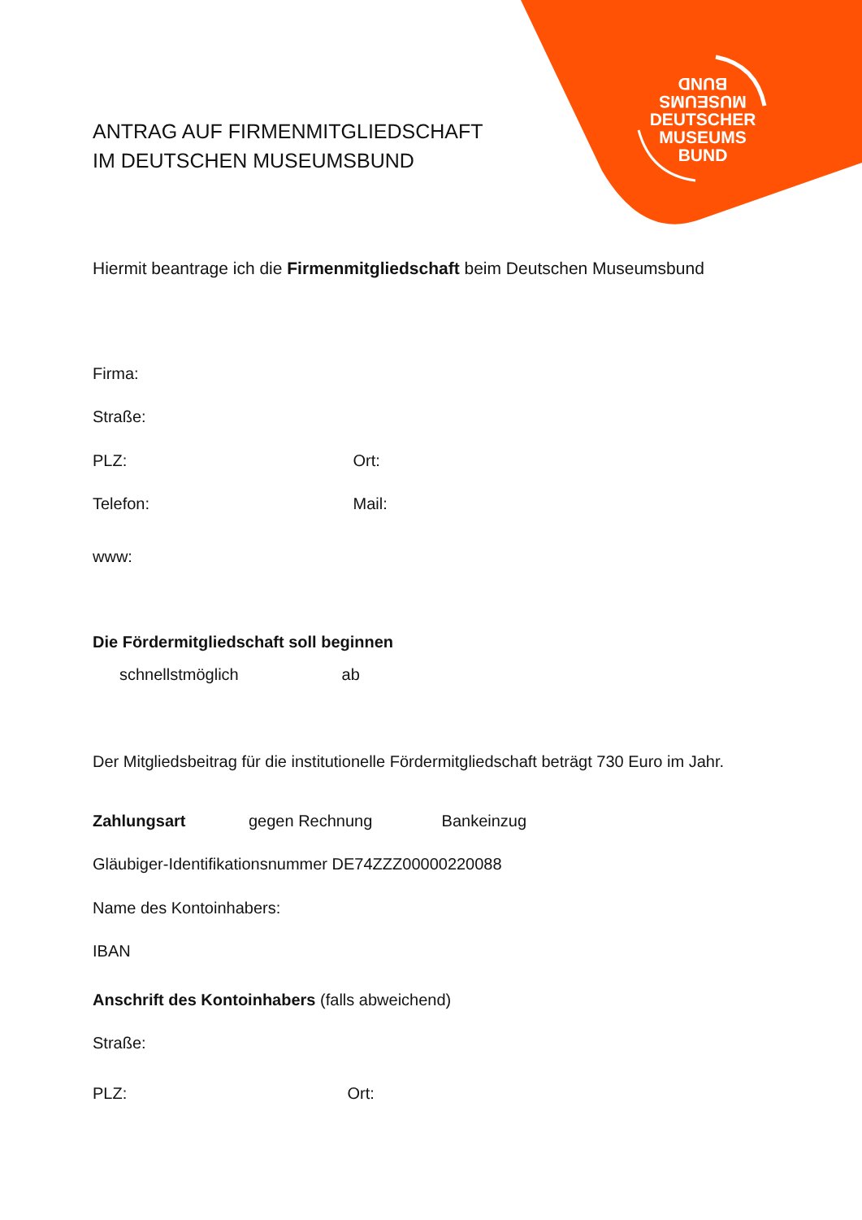BUND
MUSEUMS
DEUTSCHER
MUSEUMS
BUND
ANTRAG AUF FIRMENMITGLIEDSCHAFT
IM DEUTSCHEN MUSEUMSBUND
Hiermit beantrage ich die Firmenmitgliedschaft beim Deutschen Museumsbund
Firma:
Straße:
PLZ: Ort:
Telefon: Mail:
www:
Die Fördermitgliedschaft soll beginnen
schnellstmöglich ab
Der Mitgliedsbeitrag für die institutionelle Fördermitgliedschaft beträgt 730 Euro im Jahr.
Zahlungsart gegen Rechnung Bankeinzug
Gläubiger-Identifikationsnummer DE74ZZZ00000220088
Name des Kontoinhabers:
IBAN
Anschrift des Kontoinhabers (falls abweichend)
Straße:
PLZ: Ort: